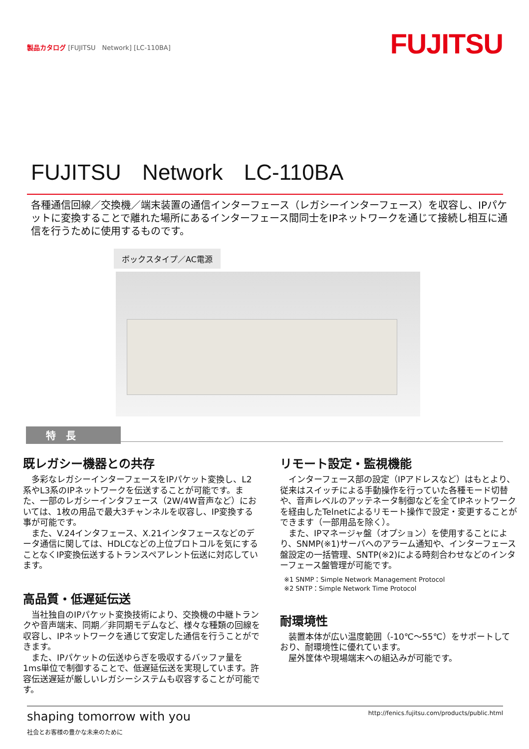製品カタログ [FUJITSU　Network] [LC-110BA]
FUJITSU
FUJITSU Network LC-110BA
各種通信回線／交換機／端末装置の通信インターフェース（レガシーインターフェース）を収容し、IPパケットに変換することで離れた場所にあるインターフェース間同士をIPネットワークを通じて接続し相互に通信を行うために使用するものです。
ボックスタイプ／AC電源
特　長
既レガシー機器との共存
　多彩なレガシーインターフェースをIPパケット変換し、L2系やL3系のIPネットワークを伝送することが可能です。また、一部のレガシーインタフェース（2W/4W音声など）においては、1枚の用品で最大3チャンネルを収容し、IP変換する事が可能です。
　また、V.24インタフェース、X.21インタフェースなどのデータ通信に関しては、HDLCなどの上位プロトコルを気にすることなくIP変換伝送するトランスペアレント伝送に対応しています。
高品質・低遅延伝送
　当社独自のIPパケット変換技術により、交換機の中継トランクや音声端末、同期／非同期モデムなど、様々な種類の回線を収容し、IPネットワークを通じて安定した通信を行うことができます。
　また、IPパケットの伝送ゆらぎを吸収するバッファ量を1ms単位で制御することで、低遅延伝送を実現しています。許容伝送遅延が厳しいレガシーシステムも収容することが可能です。
リモート設定・監視機能
　インターフェース部の設定（IPアドレスなど）はもとより、従来はスイッチによる手動操作を行っていた各種モード切替や、音声レベルのアッテネータ制御などを全てIPネットワークを経由したTelnetによるリモート操作で設定・変更することができます（一部用品を除く）。
　また、IPマネージャ盤（オプション）を使用することにより、SNMP(※1)サーバへのアラーム通知や、インターフェース盤設定の一括管理、SNTP(※2)による時刻合わせなどのインターフェース盤管理が可能です。
※1 SNMP：Simple Network Management Protocol
※2 SNTP：Simple Network Time Protocol
耐環境性
　装置本体が広い温度範囲（-10℃～55℃）をサポートしており、耐環境性に優れています。
　屋外筐体や現場端末への組込みが可能です。
shaping tomorrow with you
社会とお客様の豊かな未来のために
http://fenics.fujitsu.com/products/public.html